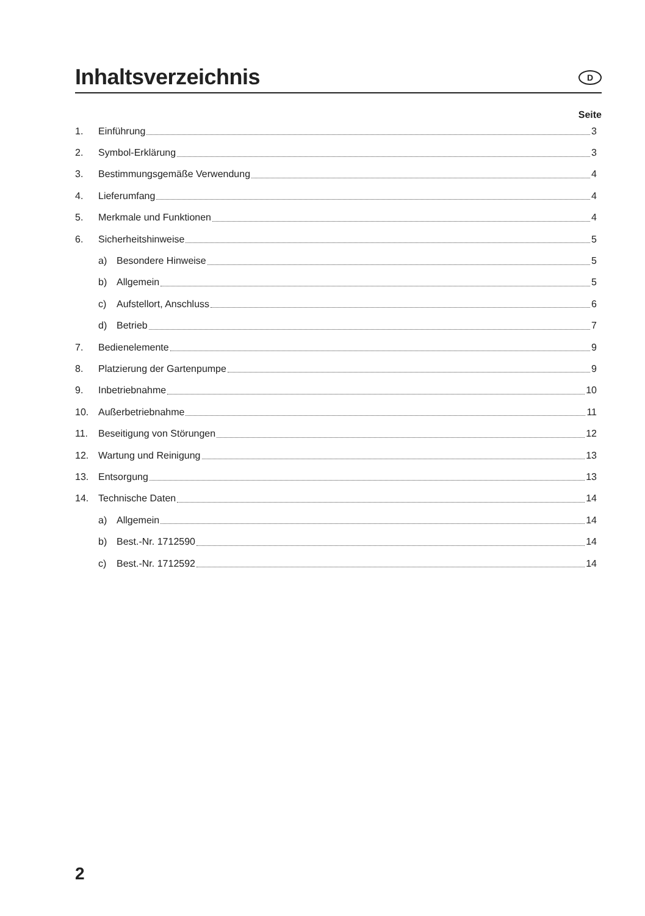Inhaltsverzeichnis
D
Seite
1. Einführung 3
2. Symbol-Erklärung 3
3. Bestimmungsgemäße Verwendung 4
4. Lieferumfang 4
5. Merkmale und Funktionen 4
6. Sicherheitshinweise 5
a) Besondere Hinweise 5
b) Allgemein 5
c) Aufstellort, Anschluss 6
d) Betrieb 7
7. Bedienelemente 9
8. Platzierung der Gartenpumpe 9
9. Inbetriebnahme 10
10. Außerbetriebnahme 11
11. Beseitigung von Störungen 12
12. Wartung und Reinigung 13
13. Entsorgung 13
14. Technische Daten 14
a) Allgemein 14
b) Best.-Nr. 1712590 14
c) Best.-Nr. 1712592 14
2